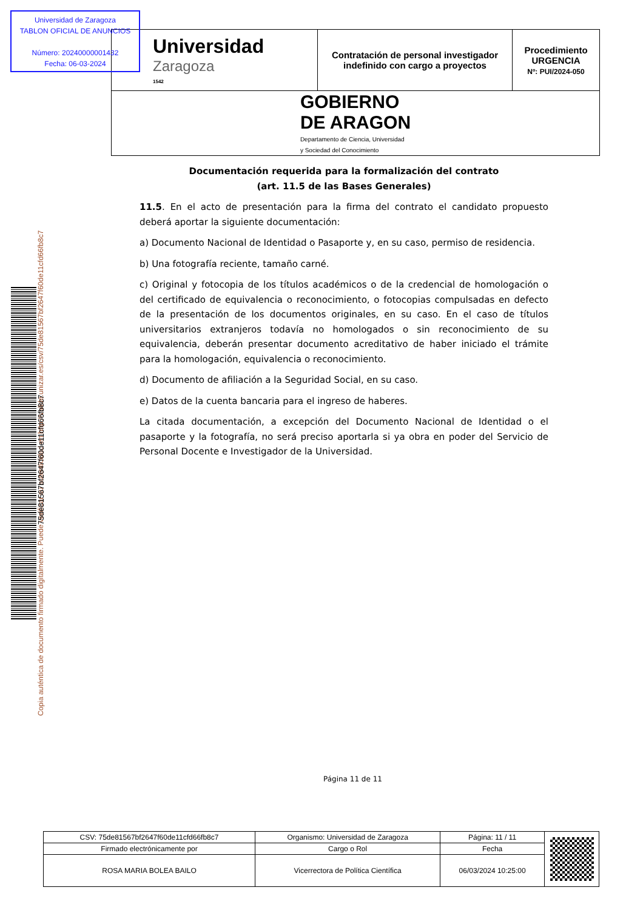Universidad de Zaragoza
TABLON OFICIAL DE ANUNCIOS
Número: 20240000001432
Fecha: 06-03-2024
| Universidad Zaragoza 1542 | Contratación de personal investigador indefinido con cargo a proyectos | Procedimiento URGENCIA Nº: PUI/2024-050 |
| GOBIERNO DE ARAGON Departamento de Ciencia, Universidad y Sociedad del Conocimiento | | |
Copia auténtica de documento firmado digitalmente. Puede verificar su autenticidad en http://valide.unizar.es/csv/75de81567bf2647f60de11cfd66fb8c7
75de81567bf2647f60de11cfd66fb8c7
Documentación requerida para la formalización del contrato
(art. 11.5 de las Bases Generales)
11.5. En el acto de presentación para la firma del contrato el candidato propuesto deberá aportar la siguiente documentación:
a) Documento Nacional de Identidad o Pasaporte y, en su caso, permiso de residencia.
b) Una fotografía reciente, tamaño carné.
c) Original y fotocopia de los títulos académicos o de la credencial de homologación o del certificado de equivalencia o reconocimiento, o fotocopias compulsadas en defecto de la presentación de los documentos originales, en su caso. En el caso de títulos universitarios extranjeros todavía no homologados o sin reconocimiento de su equivalencia, deberán presentar documento acreditativo de haber iniciado el trámite para la homologación, equivalencia o reconocimiento.
d) Documento de afiliación a la Seguridad Social, en su caso.
e) Datos de la cuenta bancaria para el ingreso de haberes.
La citada documentación, a excepción del Documento Nacional de Identidad o el pasaporte y la fotografía, no será preciso aportarla si ya obra en poder del Servicio de Personal Docente e Investigador de la Universidad.
Página 11 de 11
| CSV: 75de81567bf2647f60de11cfd66fb8c7 | Organismo: Universidad de Zaragoza | Página: 11 / 11 | |
| Firmado electrónicamente por | Cargo o Rol | Fecha | |
| ROSA MARIA BOLEA BAILO | Vicerrectora de Política Científica | 06/03/2024 10:25:00 | |